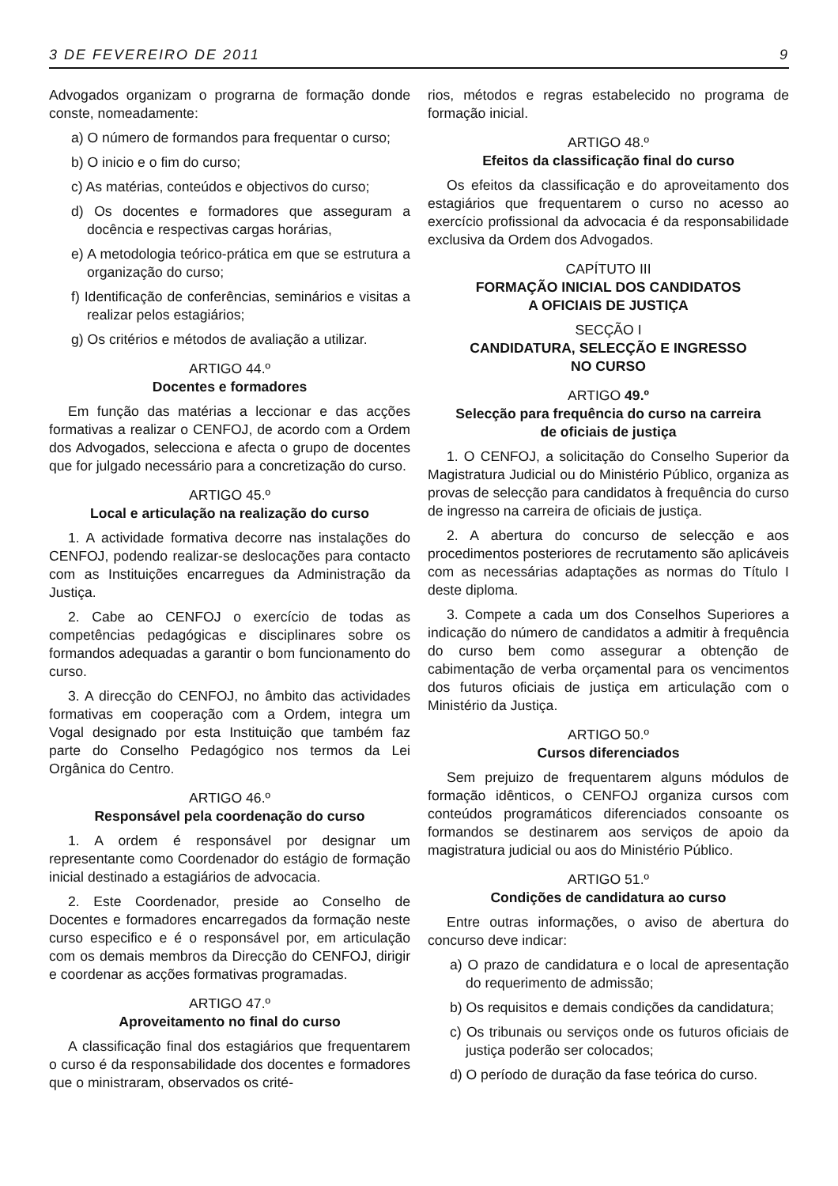3 DE FEVEREIRO DE 2011 9
Advogados organizam o prograrna de formação donde conste, nomeadamente:
a) O número de formandos para frequentar o curso;
b) O inicio e o fim do curso;
c) As matérias, conteúdos e objectivos do curso;
d) Os docentes e formadores que asseguram a docência e respectivas cargas horárias,
e) A metodologia teórico-prática em que se estrutura a organização do curso;
f) Identificação de conferências, seminários e visitas a realizar pelos estagiários;
g) Os critérios e métodos de avaliação a utilizar.
ARTIGO 44.º
Docentes e formadores
Em função das matérias a leccionar e das acções formativas a realizar o CENFOJ, de acordo com a Ordem dos Advogados, selecciona e afecta o grupo de docentes que for julgado necessário para a concretização do curso.
ARTIGO 45.º
Local e articulação na realização do curso
1. A actividade formativa decorre nas instalações do CENFOJ, podendo realizar-se deslocações para contacto com as Instituições encarregues da Administração da Justiça.
2. Cabe ao CENFOJ o exercício de todas as competências pedagógicas e disciplinares sobre os formandos adequadas a garantir o bom funcionamento do curso.
3. A direcção do CENFOJ, no âmbito das actividades formativas em cooperação com a Ordem, integra um Vogal designado por esta Instituição que também faz parte do Conselho Pedagógico nos termos da Lei Orgânica do Centro.
ARTIGO 46.º
Responsável pela coordenação do curso
1. A ordem é responsável por designar um representante como Coordenador do estágio de formação inicial destinado a estagiários de advocacia.
2. Este Coordenador, preside ao Conselho de Docentes e formadores encarregados da formação neste curso especifico e é o responsável por, em articulação com os demais membros da Direcção do CENFOJ, dirigir e coordenar as acções formativas programadas.
ARTIGO 47.º
Aproveitamento no final do curso
A classificação final dos estagiários que frequentarem o curso é da responsabilidade dos docentes e formadores que o ministraram, observados os crité-
rios, métodos e regras estabelecido no programa de formação inicial.
ARTIGO 48.º
Efeitos da classificação final do curso
Os efeitos da classificação e do aproveitamento dos estagiários que frequentarem o curso no acesso ao exercício profissional da advocacia é da responsabilidade exclusiva da Ordem dos Advogados.
CAPÍTUTO III
FORMAÇÃO INICIAL DOS CANDIDATOS
A OFICIAIS DE JUSTIÇA
SECÇÃO I
CANDIDATURA, SELECÇÃO E INGRESSO
NO CURSO
ARTIGO 49.º
Selecção para frequência do curso na carreira
de oficiais de justiça
1. O CENFOJ, a solicitação do Conselho Superior da Magistratura Judicial ou do Ministério Público, organiza as provas de selecção para candidatos à frequência do curso de ingresso na carreira de oficiais de justiça.
2. A abertura do concurso de selecção e aos procedimentos posteriores de recrutamento são aplicáveis com as necessárias adaptações as normas do Título I deste diploma.
3. Compete a cada um dos Conselhos Superiores a indicação do número de candidatos a admitir à frequência do curso bem como assegurar a obtenção de cabimentação de verba orçamental para os vencimentos dos futuros oficiais de justiça em articulação com o Ministério da Justiça.
ARTIGO 50.º
Cursos diferenciados
Sem prejuizo de frequentarem alguns módulos de formação idênticos, o CENFOJ organiza cursos com conteúdos programáticos diferenciados consoante os formandos se destinarem aos serviços de apoio da magistratura judicial ou aos do Ministério Público.
ARTIGO 51.º
Condições de candidatura ao curso
Entre outras informações, o aviso de abertura do concurso deve indicar:
a) O prazo de candidatura e o local de apresentação do requerimento de admissão;
b) Os requisitos e demais condições da candidatura;
c) Os tribunais ou serviços onde os futuros oficiais de justiça poderão ser colocados;
d) O período de duração da fase teórica do curso.